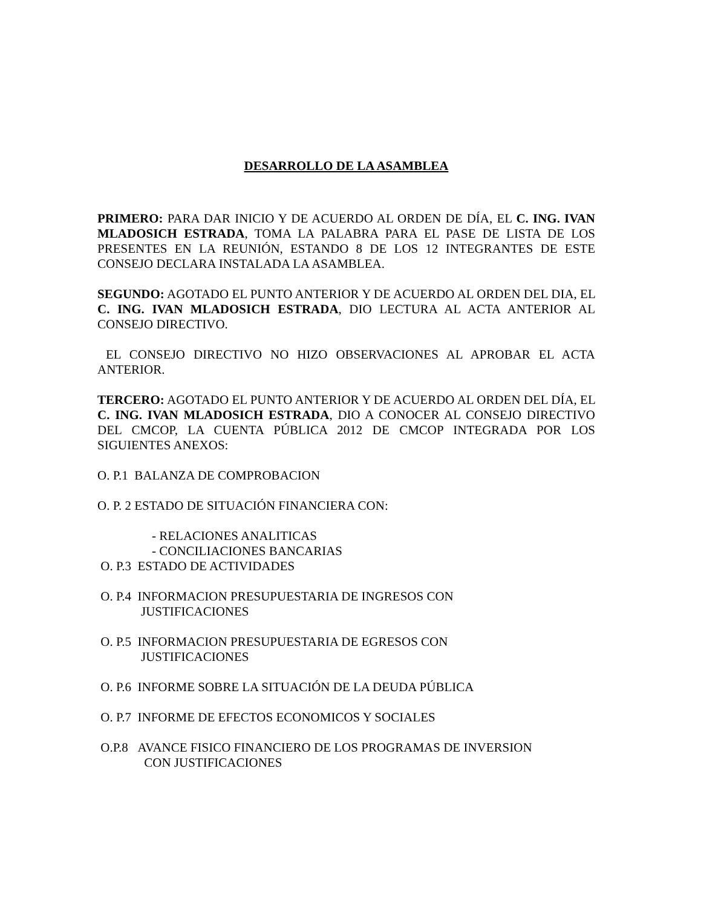DESARROLLO DE LA ASAMBLEA
PRIMERO: PARA DAR INICIO Y DE ACUERDO AL ORDEN DE DÍA, EL C. ING. IVAN MLADOSICH ESTRADA, TOMA LA PALABRA PARA EL PASE DE LISTA DE LOS PRESENTES EN LA REUNIÓN, ESTANDO 8 DE LOS 12 INTEGRANTES DE ESTE CONSEJO DECLARA INSTALADA LA ASAMBLEA.
SEGUNDO: AGOTADO EL PUNTO ANTERIOR Y DE ACUERDO AL ORDEN DEL DIA, EL C. ING. IVAN MLADOSICH ESTRADA, DIO LECTURA AL ACTA ANTERIOR AL CONSEJO DIRECTIVO.
EL CONSEJO DIRECTIVO NO HIZO OBSERVACIONES AL APROBAR EL ACTA ANTERIOR.
TERCERO: AGOTADO EL PUNTO ANTERIOR Y DE ACUERDO AL ORDEN DEL DÍA, EL C. ING. IVAN MLADOSICH ESTRADA, DIO A CONOCER AL CONSEJO DIRECTIVO DEL CMCOP, LA CUENTA PÚBLICA 2012 DE CMCOP INTEGRADA POR LOS SIGUIENTES ANEXOS:
O. P.1 BALANZA DE COMPROBACION
O. P. 2 ESTADO DE SITUACIÓN FINANCIERA CON:
- RELACIONES ANALITICAS
- CONCILIACIONES BANCARIAS
O. P.3 ESTADO DE ACTIVIDADES
O. P.4 INFORMACION PRESUPUESTARIA DE INGRESOS CON
JUSTIFICACIONES
O. P.5 INFORMACION PRESUPUESTARIA DE EGRESOS CON
JUSTIFICACIONES
O. P.6 INFORME SOBRE LA SITUACIÓN DE LA DEUDA PÚBLICA
O. P.7 INFORME DE EFECTOS ECONOMICOS Y SOCIALES
O.P.8 AVANCE FISICO FINANCIERO DE LOS PROGRAMAS DE INVERSION
CON JUSTIFICACIONES